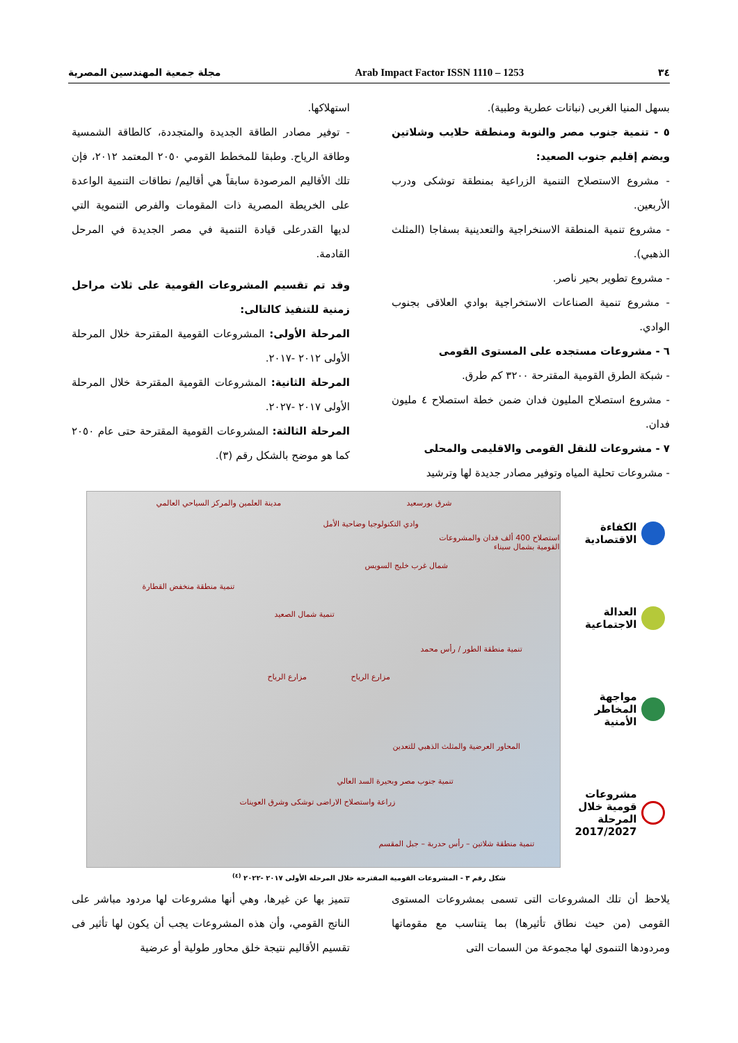٣٤ Arab Impact Factor ISSN 1110 – 1253 مجلة جمعية المهندسين المصرية
بسهل المنيا الغربى (نباتات عطرية وطبية).
٥ - تنمية جنوب مصر والنوبة ومنطقة حلايب وشلاتين ويضم إقليم جنوب الصعيد:
- مشروع الاستصلاح التنمية الزراعية بمنطقة توشكى ودرب الأربعين.
- مشروع تنمية المنطقة الاسنخراجية والتعدينية بسفاجا (المثلث الذهبي).
- مشروع تطوير بحير ناصر.
- مشروع تنمية الصناعات الاستخراجية بوادي العلاقى بجنوب الوادي.
٦ - مشروعات مستجده على المستوى القومى
- شبكة الطرق القومية المقترحة ٣٢٠٠ كم طرق.
- مشروع استصلاح المليون فدان ضمن خطة استصلاح ٤ مليون فدان.
٧ - مشروعات للنقل القومى والاقليمى والمحلى
- مشروعات تحلية المياه وتوفير مصادر جديدة لها وترشيد
استهلاكها.
- توفير مصادر الطاقة الجديدة والمتجددة، كالطاقة الشمسية وطاقة الرياح. وطبقا للمخطط القومي ٢٠٥٠ المعتمد ٢٠١٢، فإن تلك الأقاليم المرصودة سابقاً هي أقاليم/ نطاقات التنمية الواعدة على الخريطة المصرية ذات المقومات والفرص التنموية التي لديها القدرعلى قيادة التنمية في مصر الجديدة في المرحل القادمة.
وقد تم تقسيم المشروعات القومية على ثلاث مراحل زمنية للتنفيذ كالتالى:
المرحلة الأولى: المشروعات القومية المقترحة خلال المرحلة الأولى ٢٠١٢ -٢٠١٧.
المرحلة الثانية: المشروعات القومية المقترحة خلال المرحلة الأولى ٢٠١٧ -٢٠٢٧.
المرحلة الثالثة: المشروعات القومية المقترحة حتى عام ٢٠٥٠ كما هو موضح بالشكل رقم (٣).
الكفاءة الاقتصادية
العدالة الاجتماعية
مواجهة المخاطر الأمنية
مشروعات قومية خلال المرحلة 2017/2027
مدينة العلمين والمركز السياحي العالمي
وادي التكنولوجيا وضاحية الأمل
شرق بورسعيد
استصلاح 400 ألف فدان والمشروعات القومية بشمال سيناء
شمال غرب خليج السويس
تنمية منطقة منخفض القطارة
تنمية شمال الصعيد
تنمية منطقة الطور / رأس محمد
مزارع الرياح مزارع الرياح
المحاور العرضية والمثلث الذهبي للتعدين
تنمية جنوب مصر وبحيرة السد العالي
زراعة واستصلاح الاراضى توشكى وشرق العوينات
تنمية منطقة شلاتين – رأس حدربة – جبل المقسم
شكل رقم ٣ - المشروعات القومية المقترحة خلال المرحلة الأولى ٢٠١٧ -٢٠٢٢ <sup>(٤)</sup>
يلاحظ أن تلك المشروعات التى تسمى بمشروعات المستوى القومى (من حيث نطاق تأثيرها) بما يتناسب مع مقوماتها ومردودها التنموى لها مجموعة من السمات التى
تتميز بها عن غيرها، وهي أنها مشروعات لها مردود مباشر على الناتج القومي، وأن هذه المشروعات يجب أن يكون لها تأثير فى تقسيم الأقاليم نتيجة خلق محاور طولية أو عرضية